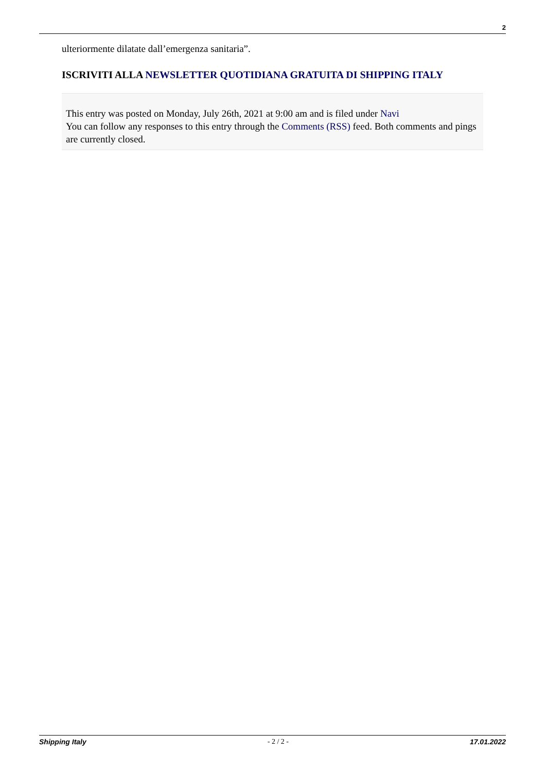2
ulteriormente dilatate dall’emergenza sanitaria”.
ISCRIVITI ALLA NEWSLETTER QUOTIDIANA GRATUITA DI SHIPPING ITALY
This entry was posted on Monday, July 26th, 2021 at 9:00 am and is filed under Navi
You can follow any responses to this entry through the Comments (RSS) feed. Both comments and pings are currently closed.
Shipping Italy - 2 / 2 - 17.01.2022